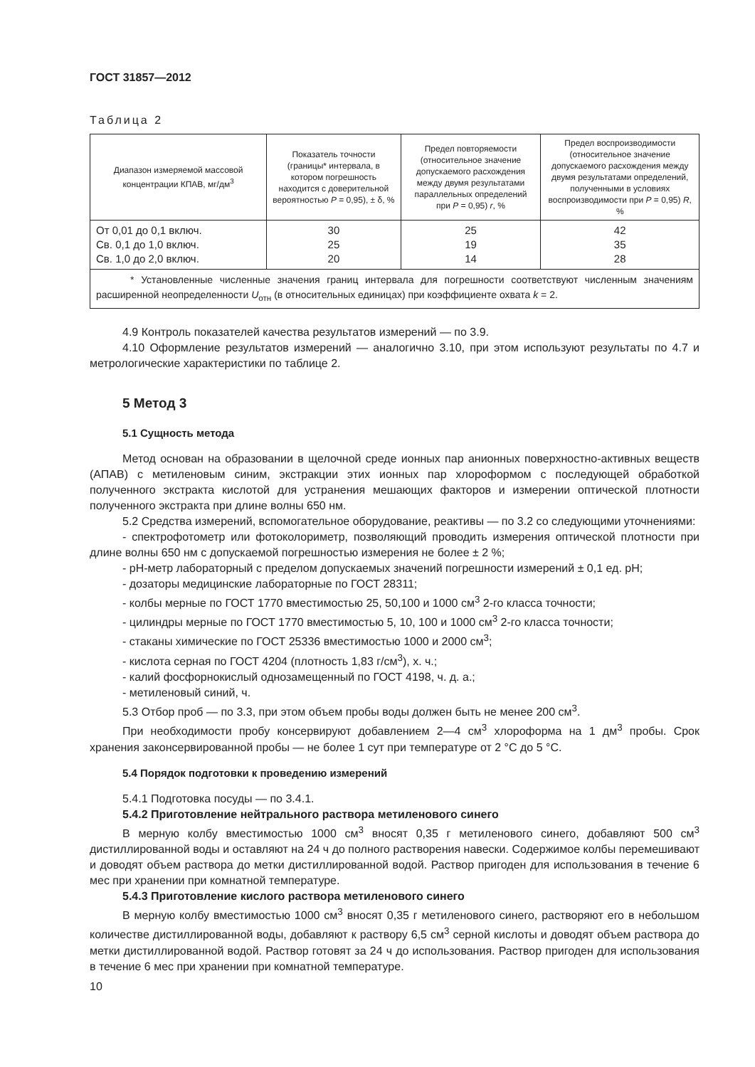ГОСТ 31857—2012
Таблица 2
| Диапазон измеряемой массовой концентрации КПАВ, мг/дм<sup>3</sup> | Показатель точности (границы* интервала, в котором погрешность находится с доверительной вероятностью P = 0,95), ± δ, % | Предел повторяемости (относительное значение допускаемого расхождения между двумя результатами параллельных определений при P = 0,95) r , % | Предел воспроизводимости (относительное значение допускаемого расхождения между двумя результатами определений, полученными в условиях воспроизводимости при P = 0,95) R , % |
| --- | --- | --- | --- |
| От 0,01 до 0,1 включ. Св. 0,1 до 1,0 включ. Св. 1,0 до 2,0 включ. | 30 25 20 | 25 19 14 | 42 35 28 |
| * Установленные численные значения границ интервала для погрешности соответствуют численным значениям расширенной неопределенности U<sub>отн</sub> (в относительных единицах) при коэффициенте охвата k = 2. | | | |
4.9 Контроль показателей качества результатов измерений — по 3.9.
4.10 Оформление результатов измерений — аналогично 3.10, при этом используют результаты по 4.7 и метрологические характеристики по таблице 2.
5 Метод 3
5.1 Сущность метода
Метод основан на образовании в щелочной среде ионных пар анионных поверхностно-активных веществ (АПАВ) с метиленовым синим, экстракции этих ионных пар хлороформом с последующей обработкой полученного экстракта кислотой для устранения мешающих факторов и измерении оптической плотности полученного экстракта при длине волны 650 нм.
5.2 Средства измерений, вспомогательное оборудование, реактивы — по 3.2 со следующими уточнениями:
- спектрофотометр или фотоколориметр, позволяющий проводить измерения оптической плотности при длине волны 650 нм с допускаемой погрешностью измерения не более ± 2 %;
- рН-метр лабораторный с пределом допускаемых значений погрешности измерений ± 0,1 ед. рН;
- дозаторы медицинские лабораторные по ГОСТ 28311;
- колбы мерные по ГОСТ 1770 вместимостью 25, 50,100 и 1000 см<sup>3</sup> 2-го класса точности;
- цилиндры мерные по ГОСТ 1770 вместимостью 5, 10, 100 и 1000 см<sup>3</sup> 2-го класса точности;
- стаканы химические по ГОСТ 25336 вместимостью 1000 и 2000 см<sup>3</sup>;
- кислота серная по ГОСТ 4204 (плотность 1,83 г/см<sup>3</sup>), х. ч.;
- калий фосфорнокислый однозамещенный по ГОСТ 4198, ч. д. а.;
- метиленовый синий, ч.
5.3 Отбор проб — по 3.3, при этом объем пробы воды должен быть не менее 200 см<sup>3</sup>.
При необходимости пробу консервируют добавлением 2—4 см<sup>3</sup> хлороформа на 1 дм<sup>3</sup> пробы. Срок хранения законсервированной пробы — не более 1 сут при температуре от 2 °С до 5 °С.
5.4 Порядок подготовки к проведению измерений
5.4.1 Подготовка посуды — по 3.4.1.
5.4.2 Приготовление нейтрального раствора метиленового синего
В мерную колбу вместимостью 1000 см<sup>3</sup> вносят 0,35 г метиленового синего, добавляют 500 см<sup>3</sup> дистиллированной воды и оставляют на 24 ч до полного растворения навески. Содержимое колбы перемешивают и доводят объем раствора до метки дистиллированной водой. Раствор пригоден для использования в течение 6 мес при хранении при комнатной температуре.
5.4.3 Приготовление кислого раствора метиленового синего
В мерную колбу вместимостью 1000 см<sup>3</sup> вносят 0,35 г метиленового синего, растворяют его в небольшом количестве дистиллированной воды, добавляют к раствору 6,5 см<sup>3</sup> серной кислоты и доводят объем раствора до метки дистиллированной водой. Раствор готовят за 24 ч до использования. Раствор пригоден для использования в течение 6 мес при хранении при комнатной температуре.
10